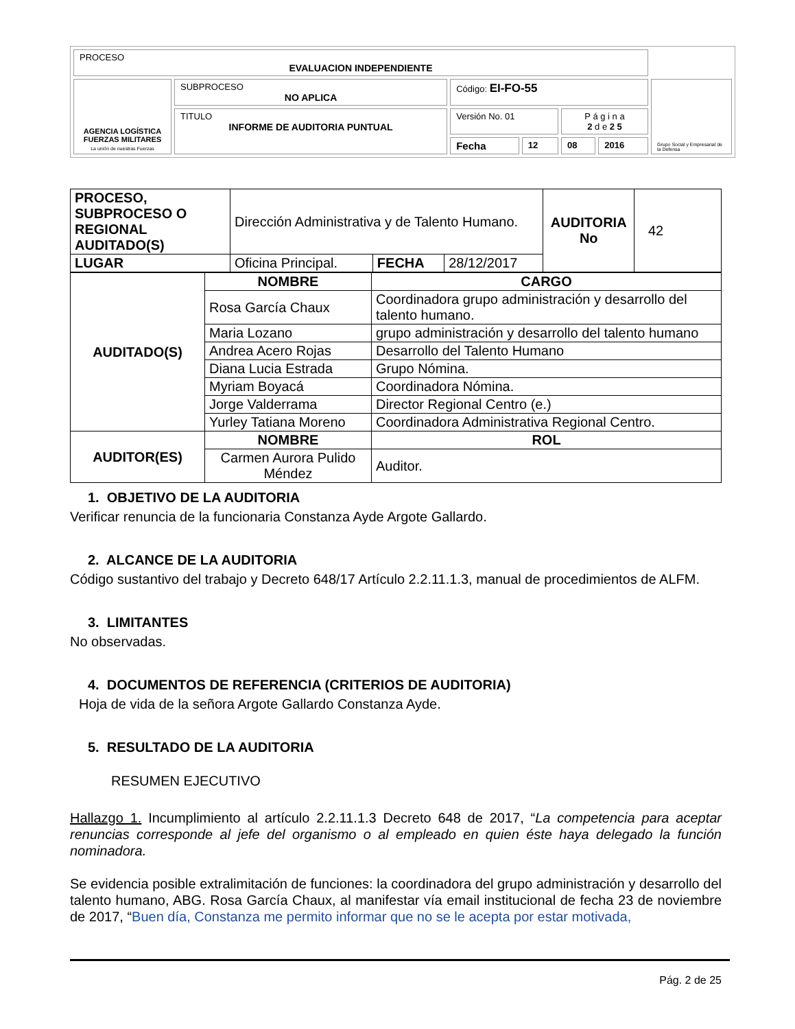| PROCESO EVALUACION INDEPENDIENTE | | | | | | |
| AGENCIA LOGÍSTICA FUERZAS MILITARES La unión de nuestras Fuerzas | SUBPROCESO NO APLICA | Código: EI-FO-55 | | | | Grupo Social y Empresarial de la Defensa |
| | TITULO INFORME DE AUDITORIA PUNTUAL | Versión No. 01 | | P á g i n a 2 d e 2 5 | | |
| | | Fecha | 12 | 08 | 2016 | |
| PROCESO, SUBPROCESO O REGIONAL AUDITADO(S) | Dirección Administrativa y de Talento Humano. | | | AUDITORIA No | 42 |
| LUGAR | Oficina Principal. | FECHA | 28/12/2017 | | |
| AUDITADO(S) | NOMBRE | CARGO |
| | Rosa García Chaux | Coordinadora grupo administración y desarrollo del talento humano. |
| | Maria Lozano | grupo administración y desarrollo del talento humano |
| | Andrea Acero Rojas | Desarrollo del Talento Humano |
| | Diana Lucia Estrada | Grupo Nómina. |
| | Myriam Boyacá | Coordinadora Nómina. |
| | Jorge Valderrama | Director Regional Centro (e.) |
| | Yurley Tatiana Moreno | Coordinadora Administrativa Regional Centro. |
| AUDITOR(ES) | NOMBRE | ROL |
| | Carmen Aurora Pulido Méndez | Auditor. |
1. OBJETIVO DE LA AUDITORIA
Verificar renuncia de la funcionaria Constanza Ayde Argote Gallardo.
2. ALCANCE DE LA AUDITORIA
Código sustantivo del trabajo y Decreto 648/17 Artículo 2.2.11.1.3, manual de procedimientos de ALFM.
3. LIMITANTES
No observadas.
4. DOCUMENTOS DE REFERENCIA (CRITERIOS DE AUDITORIA)
Hoja de vida de la señora Argote Gallardo Constanza Ayde.
5. RESULTADO DE LA AUDITORIA
RESUMEN EJECUTIVO
Hallazgo 1. Incumplimiento al artículo 2.2.11.1.3 Decreto 648 de 2017, “La competencia para aceptar renuncias corresponde al jefe del organismo o al empleado en quien éste haya delegado la función nominadora.
Se evidencia posible extralimitación de funciones: la coordinadora del grupo administración y desarrollo del talento humano, ABG. Rosa García Chaux, al manifestar vía email institucional de fecha 23 de noviembre de 2017, “Buen día, Constanza me permito informar que no se le acepta por estar motivada,
Pág. 2 de 25